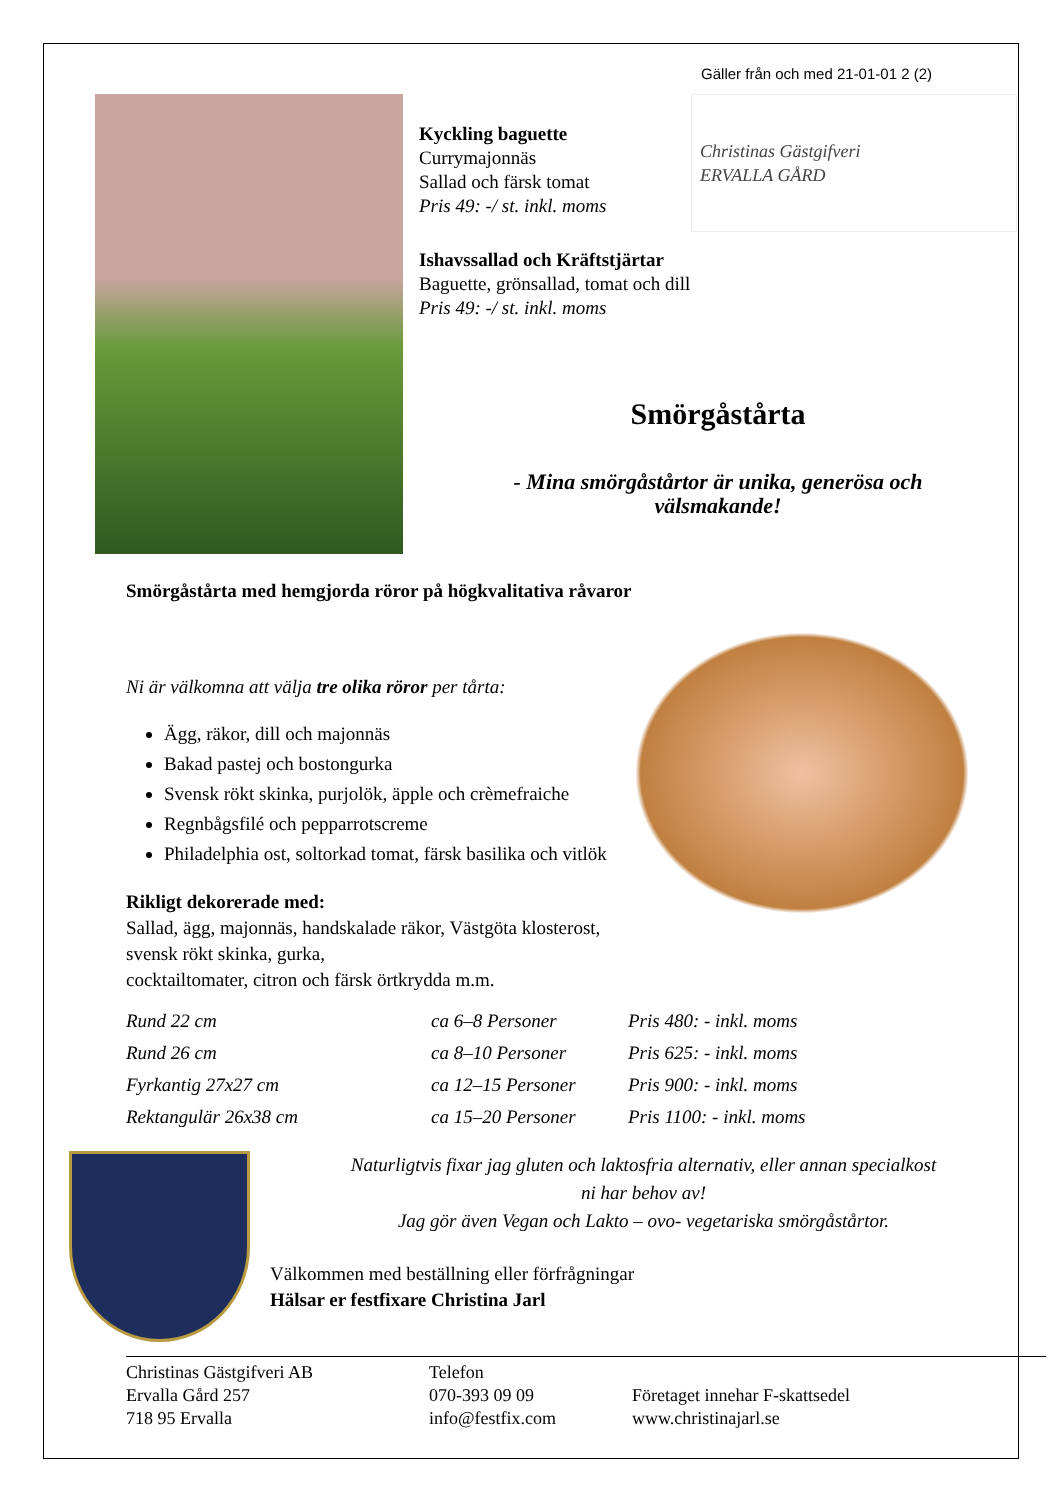Gäller från och med 21-01-01 2 (2)
Kyckling baguette
Currymajonnäs
Sallad och färsk tomat
Pris 49: -/ st. inkl. moms
Christinas Gästgifveri
ERVALLA GÅRD
Ishavssallad och Kräftstjärtar
Baguette, grönsallad, tomat och dill
Pris 49: -/ st. inkl. moms
Smörgåstårta
- Mina smörgåstårtor är unika, generösa och
välsmakande!
Smörgåstårta med hemgjorda röror på högkvalitativa råvaror
Ni är välkomna att välja tre olika röror per tårta:
Ägg, räkor, dill och majonnäs
Bakad pastej och bostongurka
Svensk rökt skinka, purjolök, äpple och crèmefraiche
Regnbågsfilé och pepparrotscreme
Philadelphia ost, soltorkad tomat, färsk basilika och vitlök
Rikligt dekorerade med:
Sallad, ägg, majonnäs, handskalade räkor, Västgöta klosterost, svensk rökt skinka, gurka,
cocktailtomater, citron och färsk örtkrydda m.m.
| Rund 22 cm | ca 6–8 Personer | Pris 480: - inkl. moms |
| Rund 26 cm | ca 8–10 Personer | Pris 625: - inkl. moms |
| Fyrkantig 27x27 cm | ca 12–15 Personer | Pris 900: - inkl. moms |
| Rektangulär 26x38 cm | ca 15–20 Personer | Pris 1100: - inkl. moms |
Naturligtvis fixar jag gluten och laktosfria alternativ, eller annan specialkost
ni har behov av!
Jag gör även Vegan och Lakto – ovo- vegetariska smörgåstårtor.
Välkommen med beställning eller förfrågningar
Hälsar er festfixare Christina Jarl
Christinas Gästgifveri AB
Ervalla Gård 257
718 95 Ervalla
Telefon
070-393 09 09
info@festfix.com
Företaget innehar F-skattsedel
www.christinajarl.se